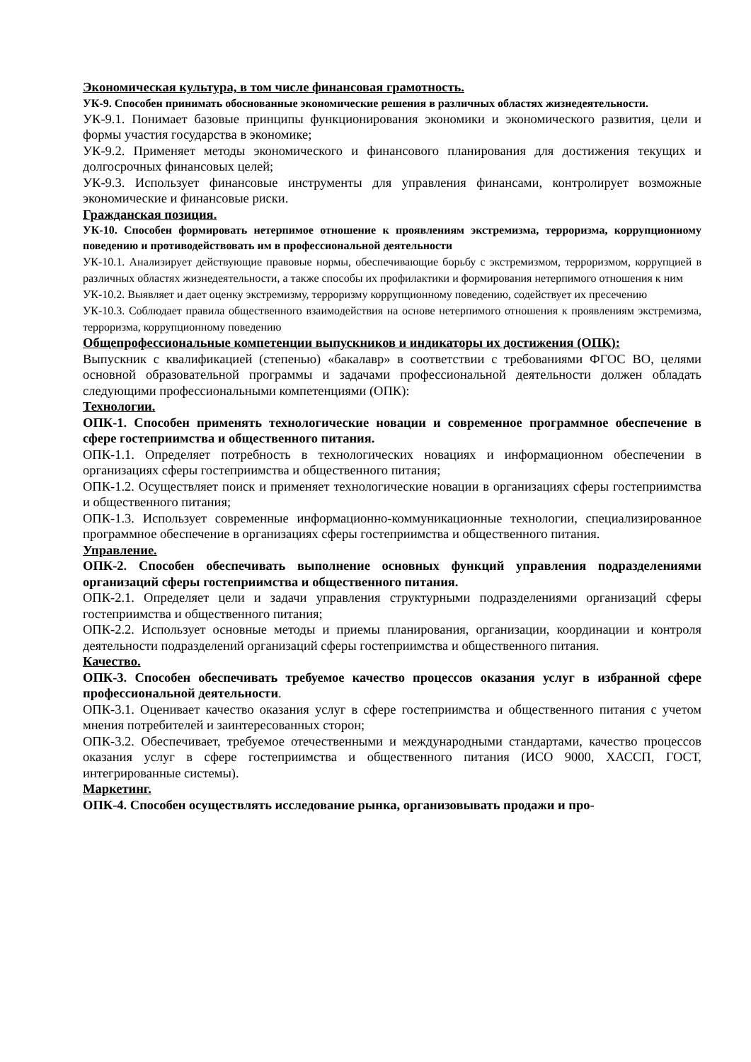Экономическая культура, в том числе финансовая грамотность.
УК-9. Способен принимать обоснованные экономические решения в различных областях жизнедеятельности.
УК-9.1. Понимает базовые принципы функционирования экономики и экономического развития, цели и формы участия государства в экономике;
УК-9.2. Применяет методы экономического и финансового планирования для достижения текущих и долгосрочных финансовых целей;
УК-9.3. Использует финансовые инструменты для управления финансами, контролирует возможные экономические и финансовые риски.
Гражданская позиция.
УК-10. Способен формировать нетерпимое отношение к проявлениям экстремизма, терроризма, коррупционному поведению и противодействовать им в профессиональной деятельности
УК-10.1. Анализирует действующие правовые нормы, обеспечивающие борьбу с экстремизмом, терроризмом, коррупцией в различных областях жизнедеятельности, а также способы их профилактики и формирования нетерпимого отношения к ним
УК-10.2. Выявляет и дает оценку экстремизму, терроризму коррупционному поведению, содействует их пресечению
УК-10.3. Соблюдает правила общественного взаимодействия на основе нетерпимого отношения к проявлениям экстремизма, терроризма, коррупционному поведению
Общепрофессиональные компетенции выпускников и индикаторы их достижения (ОПК):
Выпускник с квалификацией (степенью) «бакалавр» в соответствии с требованиями ФГОС ВО, целями основной образовательной программы и задачами профессиональной деятельности должен обладать следующими профессиональными компетенциями (ОПК):
Технологии.
ОПК-1. Способен применять технологические новации и современное программное обеспечение в сфере гостеприимства и общественного питания.
ОПК-1.1. Определяет потребность в технологических новациях и информационном обеспечении в организациях сферы гостеприимства и общественного питания;
ОПК-1.2. Осуществляет поиск и применяет технологические новации в организациях сферы гостеприимства и общественного питания;
ОПК-1.3. Использует современные информационно-коммуникационные технологии, специализированное программное обеспечение в организациях сферы гостеприимства и общественного питания.
Управление.
ОПК-2. Способен обеспечивать выполнение основных функций управления подразделениями организаций сферы гостеприимства и общественного питания.
ОПК-2.1. Определяет цели и задачи управления структурными подразделениями организаций сферы гостеприимства и общественного питания;
ОПК-2.2. Использует основные методы и приемы планирования, организации, координации и контроля деятельности подразделений организаций сферы гостеприимства и общественного питания.
Качество.
ОПК-3. Способен обеспечивать требуемое качество процессов оказания услуг в избранной сфере профессиональной деятельности.
ОПК-3.1. Оценивает качество оказания услуг в сфере гостеприимства и общественного питания с учетом мнения потребителей и заинтересованных сторон;
ОПК-3.2. Обеспечивает, требуемое отечественными и международными стандартами, качество процессов оказания услуг в сфере гостеприимства и общественного питания (ИСО 9000, ХАССП, ГОСТ, интегрированные системы).
Маркетинг.
ОПК-4. Способен осуществлять исследование рынка, организовывать продажи и про-